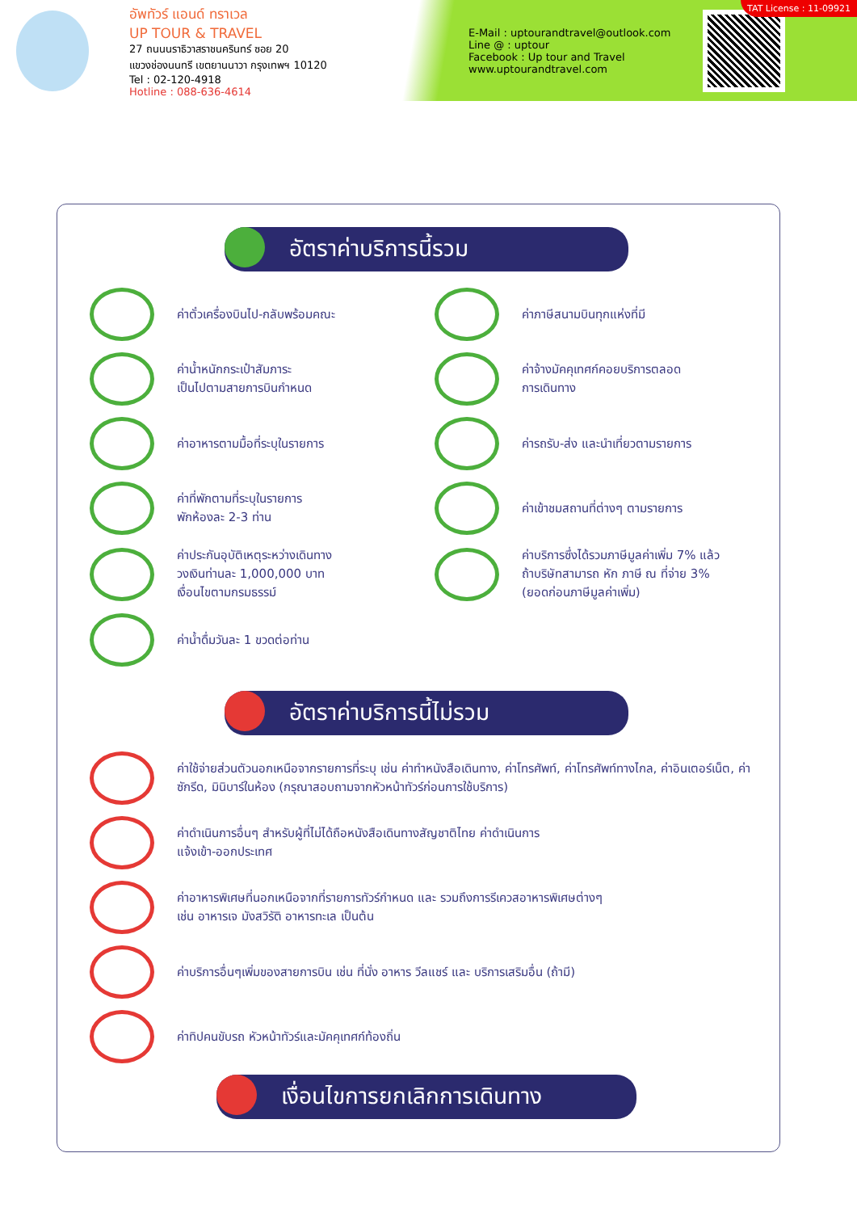อัพทัวร์ แอนด์ ทราเวล
UP TOUR & TRAVEL
27 ถนนนราธิวาสราชนครินทร์ ซอย 20
แขวงช่องนนทรี เขตยานนาวา กรุงเทพฯ 10120
Tel : 02-120-4918
Hotline : 088-636-4614
E-Mail : uptourandtravel@outlook.com
Line @ : uptour
Facebook : Up tour and Travel
www.uptourandtravel.com
TAT License : 11-09921
อัตราค่าบริการนี้รวม
ค่าตั๋วเครื่องบินไป-กลับพร้อมคณะ
ค่าภาษีสนามบินทุกแห่งที่มี
ค่าน้ำหนักกระเป๋าสัมภาระ
เป็นไปตามสายการบินกำหนด
ค่าจ้างมัคคุเทศก์คอยบริการตลอด
การเดินทาง
ค่าอาหารตามมื้อที่ระบุในรายการ
ค่ารถรับ-ส่ง และนำเที่ยวตามรายการ
ค่าที่พักตามที่ระบุในรายการ
พักห้องละ 2-3 ท่าน
ค่าเข้าชมสถานที่ต่างๆ ตามรายการ
ค่าประกันอุบัติเหตุระหว่างเดินทาง
วงเงินท่านละ 1,000,000 บาท
เงื่อนไขตามกรมธรรม์
ค่าบริการซึ่งได้รวมภาษีมูลค่าเพิ่ม 7% แล้ว
ถ้าบริษัทสามารถ หัก ภาษี ณ ที่จ่าย 3%
(ยอดก่อนภาษีมูลค่าเพิ่ม)
ค่าน้ำดื่มวันละ 1 ขวดต่อท่าน
อัตราค่าบริการนี้ไม่รวม
ค่าใช้จ่ายส่วนตัวนอกเหนือจากรายการที่ระบุ เช่น ค่าทำหนังสือเดินทาง, ค่าโทรศัพท์, ค่าโทรศัพท์ทางไกล, ค่าอินเตอร์เน็ต, ค่าซักรีด, มินิบาร์ในห้อง (กรุณาสอบถามจากหัวหน้าทัวร์ก่อนการใช้บริการ)
ค่าดำเนินการอื่นๆ สำหรับผู้ที่ไม่ได้ถือหนังสือเดินทางสัญชาติไทย ค่าดำเนินการ
แจ้งเข้า-ออกประเทศ
ค่าอาหารพิเศษที่นอกเหนือจากที่รายการทัวร์กำหนด และ รวมถึงการรีเควสอาหารพิเศษต่างๆ
เช่น อาหารเจ มังสวิรัติ อาหารทะเล เป็นต้น
ค่าบริการอื่นๆเพิ่มของสายการบิน เช่น ที่นั่ง อาหาร วีลแชร์ และ บริการเสริมอื่น (ถ้ามี)
ค่าทิปคนขับรถ หัวหน้าทัวร์และมัคคุเทศก์ท้องถิ่น
เงื่อนไขการยกเลิกการเดินทาง